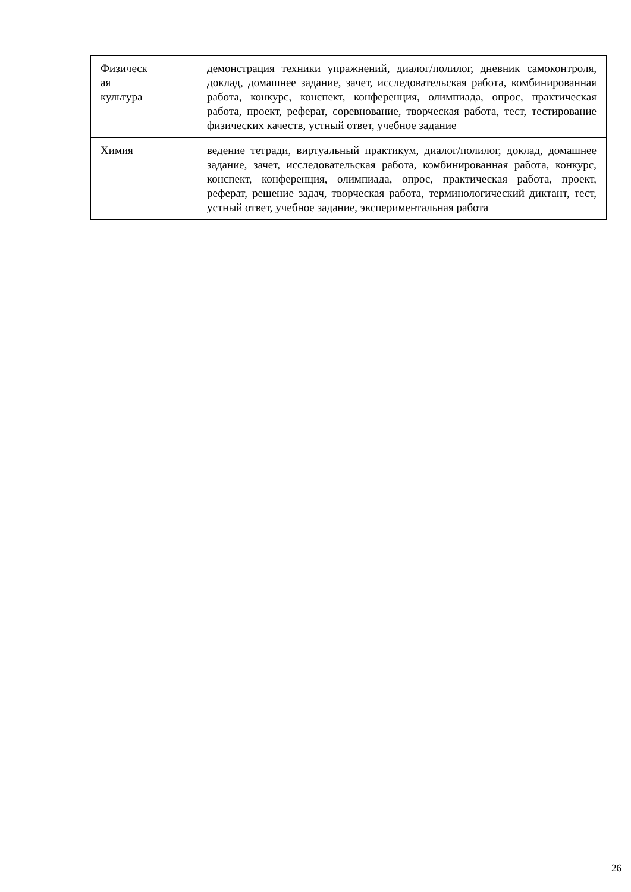| Физическ ая культура | демонстрация техники упражнений, диалог/полилог, дневник самоконтроля, доклад, домашнее задание, зачет, исследовательская работа, комбинированная работа, конкурс, конспект, конференция, олимпиада, опрос, практическая работа, проект, реферат, соревнование, творческая работа, тест, тестирование физических качеств, устный ответ, учебное задание |
| Химия | ведение тетради, виртуальный практикум, диалог/полилог, доклад, домашнее задание, зачет, исследовательская работа, комбинированная работа, конкурс, конспект, конференция, олимпиада, опрос, практическая работа, проект, реферат, решение задач, творческая работа, терминологический диктант, тест, устный ответ, учебное задание, экспериментальная работа |
26